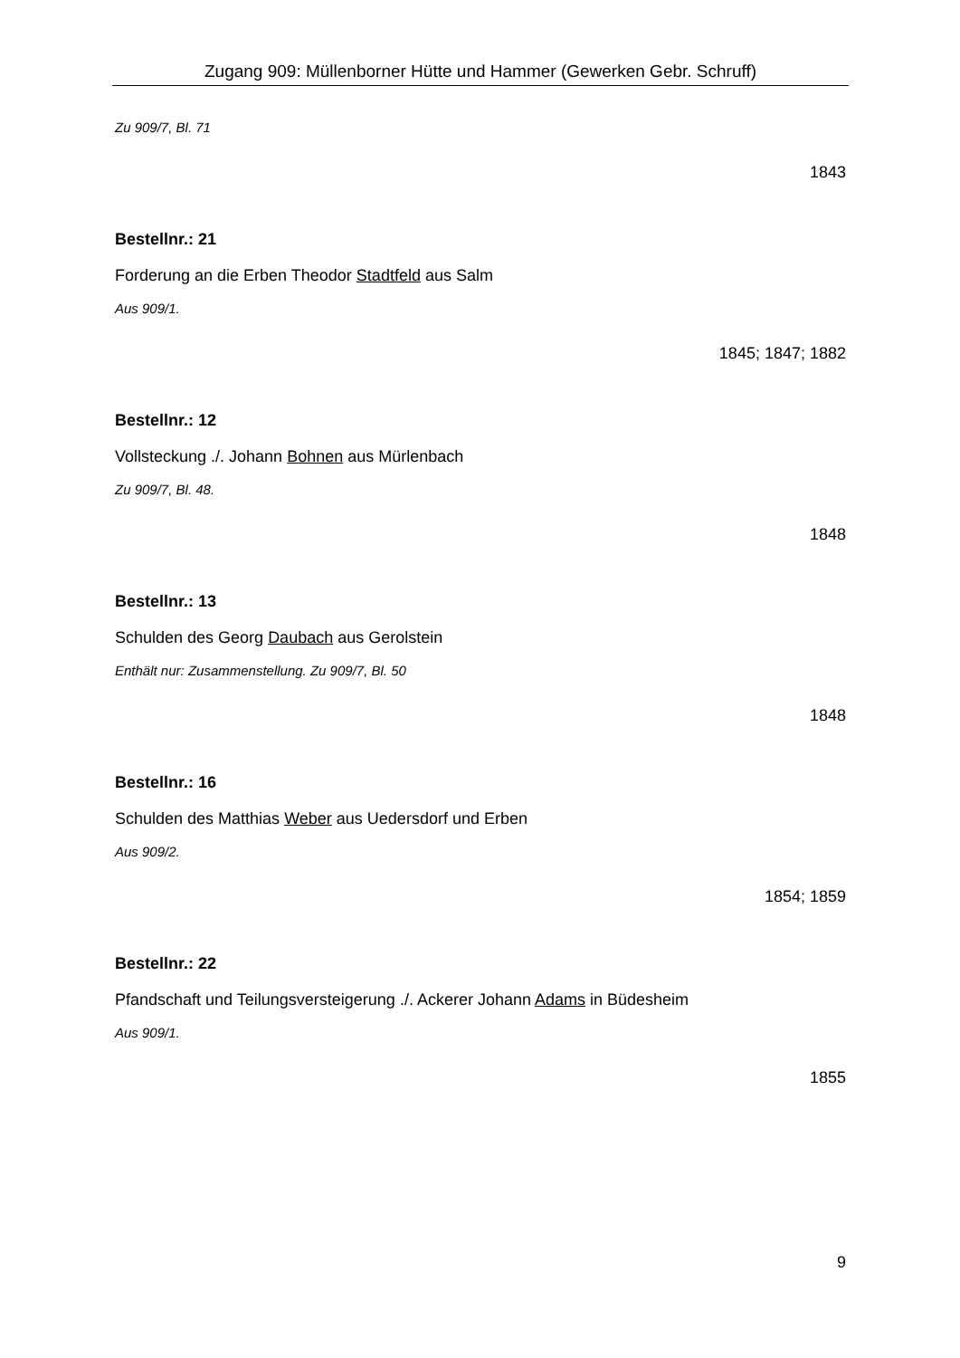Zugang 909: Müllenborner Hütte und Hammer (Gewerken Gebr. Schruff)
Zu 909/7, Bl. 71
1843
Bestellnr.: 21
Forderung an die Erben Theodor Stadtfeld aus Salm
Aus 909/1.
1845; 1847; 1882
Bestellnr.: 12
Vollsteckung ./. Johann Bohnen aus Mürlenbach
Zu 909/7, Bl. 48.
1848
Bestellnr.: 13
Schulden des Georg Daubach aus Gerolstein
Enthält nur: Zusammenstellung. Zu 909/7, Bl. 50
1848
Bestellnr.: 16
Schulden des Matthias Weber aus Uedersdorf und Erben
Aus 909/2.
1854; 1859
Bestellnr.: 22
Pfandschaft und Teilungsversteigerung ./. Ackerer Johann Adams in Büdesheim
Aus 909/1.
1855
9